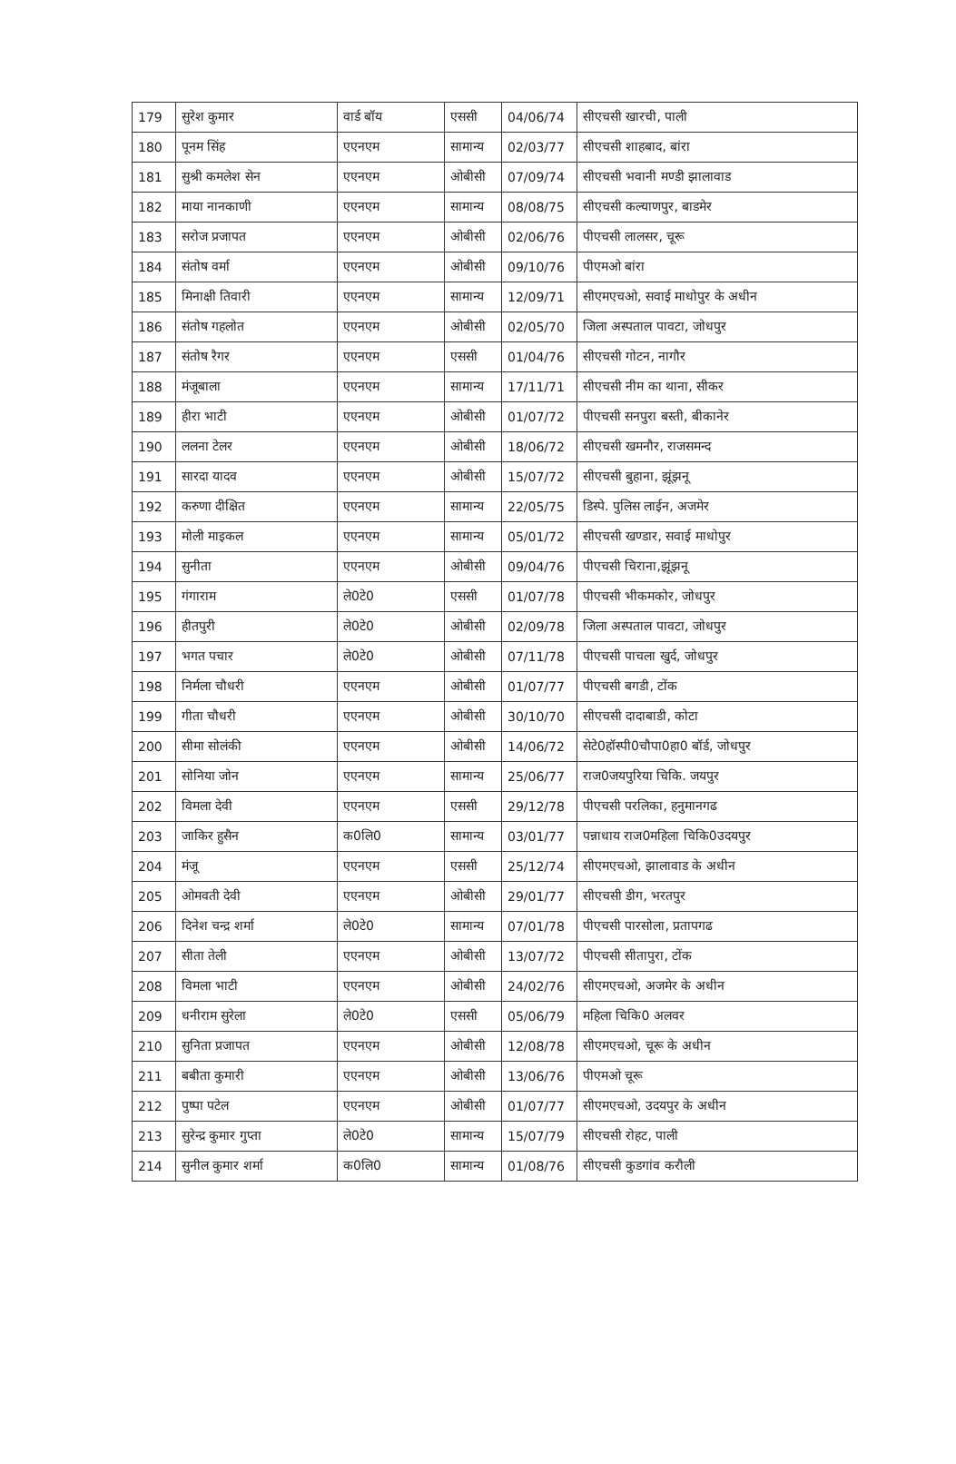| 179 | सुरेश कुमार | वार्ड बॉय | एससी | 04/06/74 | सीएचसी खारची, पाली |
| 180 | पूनम सिंह | एएनएम | सामान्य | 02/03/77 | सीएचसी शाहबाद, बांरा |
| 181 | सुश्री कमलेश सेन | एएनएम | ओबीसी | 07/09/74 | सीएचसी भवानी मण्डी झालावाड |
| 182 | माया नानकाणी | एएनएम | सामान्य | 08/08/75 | सीएचसी कल्याणपुर, बाडमेर |
| 183 | सरोज प्रजापत | एएनएम | ओबीसी | 02/06/76 | पीएचसी लालसर, चूरू |
| 184 | संतोष वर्मा | एएनएम | ओबीसी | 09/10/76 | पीएमओ बांरा |
| 185 | मिनाक्षी तिवारी | एएनएम | सामान्य | 12/09/71 | सीएमएचओ, सवाई माधोपुर के अधीन |
| 186 | संतोष गहलोत | एएनएम | ओबीसी | 02/05/70 | जिला अस्पताल पावटा, जोधपुर |
| 187 | संतोष रैगर | एएनएम | एससी | 01/04/76 | सीएचसी गोटन, नागौर |
| 188 | मंजूबाला | एएनएम | सामान्य | 17/11/71 | सीएचसी नीम का थाना, सीकर |
| 189 | हीरा भाटी | एएनएम | ओबीसी | 01/07/72 | पीएचसी सनपुरा बस्ती, बीकानेर |
| 190 | ललना टेलर | एएनएम | ओबीसी | 18/06/72 | सीएचसी खमनौर, राजसमन्द |
| 191 | सारदा यादव | एएनएम | ओबीसी | 15/07/72 | सीएचसी बुहाना, झूंझनू |
| 192 | करुणा दीक्षित | एएनएम | सामान्य | 22/05/75 | डिस्पे. पुलिस लाईन, अजमेर |
| 193 | मोली माइकल | एएनएम | सामान्य | 05/01/72 | सीएचसी खण्डार, सवाई माधोपुर |
| 194 | सुनीता | एएनएम | ओबीसी | 09/04/76 | पीएचसी चिराना,झूंझनू |
| 195 | गंगाराम | ले0टे0 | एससी | 01/07/78 | पीएचसी भीकमकोर, जोधपुर |
| 196 | हीतपुरी | ले0टे0 | ओबीसी | 02/09/78 | जिला अस्पताल पावटा, जोधपुर |
| 197 | भगत पचार | ले0टे0 | ओबीसी | 07/11/78 | पीएचसी पाचला खुर्द, जोधपुर |
| 198 | निर्मला चौधरी | एएनएम | ओबीसी | 01/07/77 | पीएचसी बगडी, टोंक |
| 199 | गीता चौधरी | एएनएम | ओबीसी | 30/10/70 | सीएचसी दादाबाडी, कोटा |
| 200 | सीमा सोलंकी | एएनएम | ओबीसी | 14/06/72 | सेटे0हॉस्पी0चौपा0हा0 बॉर्ड, जोधपुर |
| 201 | सोनिया जोन | एएनएम | सामान्य | 25/06/77 | राज0जयपुरिया चिकि. जयपुर |
| 202 | विमला देवी | एएनएम | एससी | 29/12/78 | पीएचसी परलिका, हनुमानगढ |
| 203 | जाकिर हुसैन | क0लि0 | सामान्य | 03/01/77 | पन्नाधाय राज0महिला चिकि0उदयपुर |
| 204 | मंजू | एएनएम | एससी | 25/12/74 | सीएमएचओ, झालावाड के अधीन |
| 205 | ओमवती देवी | एएनएम | ओबीसी | 29/01/77 | सीएचसी डीग, भरतपुर |
| 206 | दिनेश चन्द्र शर्मा | ले0टे0 | सामान्य | 07/01/78 | पीएचसी पारसोला, प्रतापगढ |
| 207 | सीता तेली | एएनएम | ओबीसी | 13/07/72 | पीएचसी सीतापुरा, टोंक |
| 208 | विमला भाटी | एएनएम | ओबीसी | 24/02/76 | सीएमएचओ, अजमेर के अधीन |
| 209 | धनीराम सुरेला | ले0टे0 | एससी | 05/06/79 | महिला चिकि0 अलवर |
| 210 | सुनिता प्रजापत | एएनएम | ओबीसी | 12/08/78 | सीएमएचओ, चूरू के अधीन |
| 211 | बबीता कुमारी | एएनएम | ओबीसी | 13/06/76 | पीएमओ चूरू |
| 212 | पुष्पा पटेल | एएनएम | ओबीसी | 01/07/77 | सीएमएचओ, उदयपुर के अधीन |
| 213 | सुरेन्द्र कुमार गुप्ता | ले0टे0 | सामान्य | 15/07/79 | सीएचसी रोहट, पाली |
| 214 | सुनील कुमार शर्मा | क0लि0 | सामान्य | 01/08/76 | सीएचसी कुडगांव करौली |